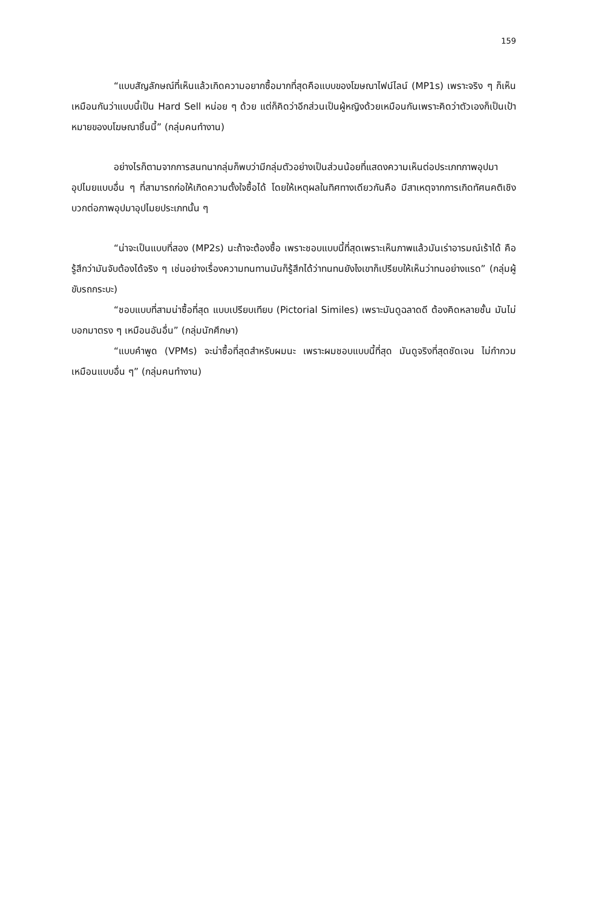159
“แบบสัญลักษณ์ที่เห็นแล้วเกิดความอยากซื้อมากที่สุดคือแบบของโฆษณาไฟน์ไลน์ (MP1s) เพราะจริง ๆ ก็เห็นเหมือนกันว่าแบบนี้เป็น Hard Sell หน่อย ๆ ด้วย แต่ก็คิดว่าอีกส่วนเป็นผู้หญิงด้วยเหมือนกันเพราะคิดว่าตัวเองก็เป็นเป้าหมายของบโฆษณาชิ้นนี้” (กลุ่มคนทำงาน)
อย่างไรก็ตามจากการสนทนากลุ่มก็พบว่ามีกลุ่มตัวอย่างเป็นส่วนน้อยที่แสดงความเห็นต่อประเภทภาพอุปมาอุปไมยแบบอื่น ๆ ที่สามารถก่อให้เกิดความตั้งใจซื้อได้ โดยให้เหตุผลในทิศทางเดียวกันคือ มีสาเหตุจากการเกิดทัศนคติเชิงบวกต่อภาพอุปมาอุปไมยประเภทนั้น ๆ
“น่าจะเป็นแบบที่สอง (MP2s) นะถ้าจะต้องซื้อ เพราะชอบแบบนี้ที่สุดเพราะเห็นภาพแล้วมันเร่าอารมณ์เร้าได้ คือรู้สึกว่ามันจับต้องได้จริง ๆ เช่นอย่างเรื่องความทนทานมันก็รู้สึกได้ว่าทนทนยังไงเขาก็เปรียบให้เห็นว่าทนอย่างแรด” (กลุ่มผู้ขับรถกระบะ)
“ชอบแบบที่สามน่าซื้อที่สุด แบบเปรียบเทียบ (Pictorial Similes) เพราะมันดูฉลาดดี ต้องคิดหลายชั้น มันไม่บอกมาตรง ๆ เหมือนอันอื่น” (กลุ่มนักศึกษา)
“แบบคำพูด (VPMs) จะน่าซื้อที่สุดสำหรับผมนะ เพราะผมชอบแบบนี้ที่สุด มันดูจริงที่สุดชัดเจน ไม่กำกวมเหมือนแบบอื่น ๆ” (กลุ่มคนทำงาน)